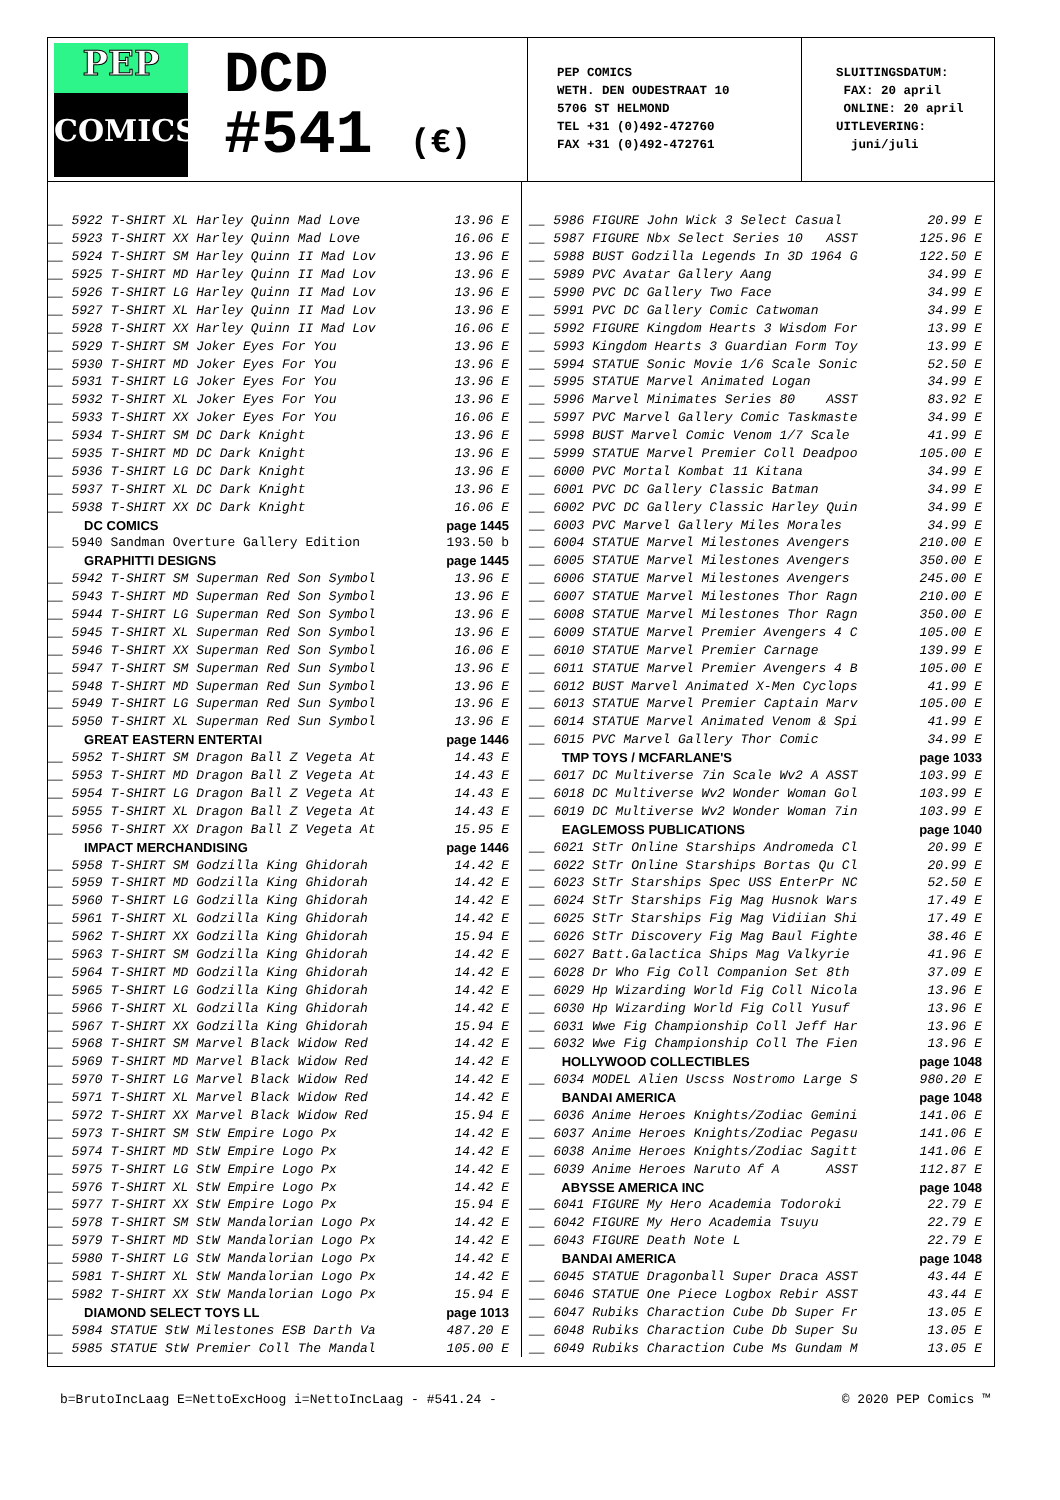PEP
COMICS
DCD
#541 (€)
PEP COMICS
WETH. DEN OUDESTRAAT 10
5706 ST HELMOND
TEL +31 (0)492-472760
FAX +31 (0)492-472761
SLUITINGSDATUM:
FAX: 20 april
ONLINE: 20 april
UITLEVERING:
juni/juli
| __ 5922 T-SHIRT XL Harley Quinn Mad Love | 13.96 E |
| __ 5923 T-SHIRT XX Harley Quinn Mad Love | 16.06 E |
| __ 5924 T-SHIRT SM Harley Quinn II Mad Lov | 13.96 E |
| __ 5925 T-SHIRT MD Harley Quinn II Mad Lov | 13.96 E |
| __ 5926 T-SHIRT LG Harley Quinn II Mad Lov | 13.96 E |
| __ 5927 T-SHIRT XL Harley Quinn II Mad Lov | 13.96 E |
| __ 5928 T-SHIRT XX Harley Quinn II Mad Lov | 16.06 E |
| __ 5929 T-SHIRT SM Joker Eyes For You | 13.96 E |
| __ 5930 T-SHIRT MD Joker Eyes For You | 13.96 E |
| __ 5931 T-SHIRT LG Joker Eyes For You | 13.96 E |
| __ 5932 T-SHIRT XL Joker Eyes For You | 13.96 E |
| __ 5933 T-SHIRT XX Joker Eyes For You | 16.06 E |
| __ 5934 T-SHIRT SM DC Dark Knight | 13.96 E |
| __ 5935 T-SHIRT MD DC Dark Knight | 13.96 E |
| __ 5936 T-SHIRT LG DC Dark Knight | 13.96 E |
| __ 5937 T-SHIRT XL DC Dark Knight | 13.96 E |
| __ 5938 T-SHIRT XX DC Dark Knight | 16.06 E |
| DC COMICS | page 1445 |
| __ 5940 Sandman Overture Gallery Edition | 193.50 b |
| GRAPHITTI DESIGNS | page 1445 |
| __ 5942 T-SHIRT SM Superman Red Son Symbol | 13.96 E |
| __ 5943 T-SHIRT MD Superman Red Son Symbol | 13.96 E |
| __ 5944 T-SHIRT LG Superman Red Son Symbol | 13.96 E |
| __ 5945 T-SHIRT XL Superman Red Son Symbol | 13.96 E |
| __ 5946 T-SHIRT XX Superman Red Son Symbol | 16.06 E |
| __ 5947 T-SHIRT SM Superman Red Sun Symbol | 13.96 E |
| __ 5948 T-SHIRT MD Superman Red Sun Symbol | 13.96 E |
| __ 5949 T-SHIRT LG Superman Red Sun Symbol | 13.96 E |
| __ 5950 T-SHIRT XL Superman Red Sun Symbol | 13.96 E |
| GREAT EASTERN ENTERTAI | page 1446 |
| __ 5952 T-SHIRT SM Dragon Ball Z Vegeta At | 14.43 E |
| __ 5953 T-SHIRT MD Dragon Ball Z Vegeta At | 14.43 E |
| __ 5954 T-SHIRT LG Dragon Ball Z Vegeta At | 14.43 E |
| __ 5955 T-SHIRT XL Dragon Ball Z Vegeta At | 14.43 E |
| __ 5956 T-SHIRT XX Dragon Ball Z Vegeta At | 15.95 E |
| IMPACT MERCHANDISING | page 1446 |
| __ 5958 T-SHIRT SM Godzilla King Ghidorah | 14.42 E |
| __ 5959 T-SHIRT MD Godzilla King Ghidorah | 14.42 E |
| __ 5960 T-SHIRT LG Godzilla King Ghidorah | 14.42 E |
| __ 5961 T-SHIRT XL Godzilla King Ghidorah | 14.42 E |
| __ 5962 T-SHIRT XX Godzilla King Ghidorah | 15.94 E |
| __ 5963 T-SHIRT SM Godzilla King Ghidorah | 14.42 E |
| __ 5964 T-SHIRT MD Godzilla King Ghidorah | 14.42 E |
| __ 5965 T-SHIRT LG Godzilla King Ghidorah | 14.42 E |
| __ 5966 T-SHIRT XL Godzilla King Ghidorah | 14.42 E |
| __ 5967 T-SHIRT XX Godzilla King Ghidorah | 15.94 E |
| __ 5968 T-SHIRT SM Marvel Black Widow Red | 14.42 E |
| __ 5969 T-SHIRT MD Marvel Black Widow Red | 14.42 E |
| __ 5970 T-SHIRT LG Marvel Black Widow Red | 14.42 E |
| __ 5971 T-SHIRT XL Marvel Black Widow Red | 14.42 E |
| __ 5972 T-SHIRT XX Marvel Black Widow Red | 15.94 E |
| __ 5973 T-SHIRT SM StW Empire Logo Px | 14.42 E |
| __ 5974 T-SHIRT MD StW Empire Logo Px | 14.42 E |
| __ 5975 T-SHIRT LG StW Empire Logo Px | 14.42 E |
| __ 5976 T-SHIRT XL StW Empire Logo Px | 14.42 E |
| __ 5977 T-SHIRT XX StW Empire Logo Px | 15.94 E |
| __ 5978 T-SHIRT SM StW Mandalorian Logo Px | 14.42 E |
| __ 5979 T-SHIRT MD StW Mandalorian Logo Px | 14.42 E |
| __ 5980 T-SHIRT LG StW Mandalorian Logo Px | 14.42 E |
| __ 5981 T-SHIRT XL StW Mandalorian Logo Px | 14.42 E |
| __ 5982 T-SHIRT XX StW Mandalorian Logo Px | 15.94 E |
| DIAMOND SELECT TOYS LL | page 1013 |
| __ 5984 STATUE StW Milestones ESB Darth Va | 487.20 E |
| __ 5985 STATUE StW Premier Coll The Mandal | 105.00 E |
| __ 5986 FIGURE John Wick 3 Select Casual | 20.99 E |
| __ 5987 FIGURE Nbx Select Series 10 ASST | 125.96 E |
| __ 5988 BUST Godzilla Legends In 3D 1964 G | 122.50 E |
| __ 5989 PVC Avatar Gallery Aang | 34.99 E |
| __ 5990 PVC DC Gallery Two Face | 34.99 E |
| __ 5991 PVC DC Gallery Comic Catwoman | 34.99 E |
| __ 5992 FIGURE Kingdom Hearts 3 Wisdom For | 13.99 E |
| __ 5993 Kingdom Hearts 3 Guardian Form Toy | 13.99 E |
| __ 5994 STATUE Sonic Movie 1/6 Scale Sonic | 52.50 E |
| __ 5995 STATUE Marvel Animated Logan | 34.99 E |
| __ 5996 Marvel Minimates Series 80 ASST | 83.92 E |
| __ 5997 PVC Marvel Gallery Comic Taskmaste | 34.99 E |
| __ 5998 BUST Marvel Comic Venom 1/7 Scale | 41.99 E |
| __ 5999 STATUE Marvel Premier Coll Deadpoo | 105.00 E |
| __ 6000 PVC Mortal Kombat 11 Kitana | 34.99 E |
| __ 6001 PVC DC Gallery Classic Batman | 34.99 E |
| __ 6002 PVC DC Gallery Classic Harley Quin | 34.99 E |
| __ 6003 PVC Marvel Gallery Miles Morales | 34.99 E |
| __ 6004 STATUE Marvel Milestones Avengers | 210.00 E |
| __ 6005 STATUE Marvel Milestones Avengers | 350.00 E |
| __ 6006 STATUE Marvel Milestones Avengers | 245.00 E |
| __ 6007 STATUE Marvel Milestones Thor Ragn | 210.00 E |
| __ 6008 STATUE Marvel Milestones Thor Ragn | 350.00 E |
| __ 6009 STATUE Marvel Premier Avengers 4 C | 105.00 E |
| __ 6010 STATUE Marvel Premier Carnage | 139.99 E |
| __ 6011 STATUE Marvel Premier Avengers 4 B | 105.00 E |
| __ 6012 BUST Marvel Animated X-Men Cyclops | 41.99 E |
| __ 6013 STATUE Marvel Premier Captain Marv | 105.00 E |
| __ 6014 STATUE Marvel Animated Venom & Spi | 41.99 E |
| __ 6015 PVC Marvel Gallery Thor Comic | 34.99 E |
| TMP TOYS / MCFARLANE'S | page 1033 |
| __ 6017 DC Multiverse 7in Scale Wv2 A ASST | 103.99 E |
| __ 6018 DC Multiverse Wv2 Wonder Woman Gol | 103.99 E |
| __ 6019 DC Multiverse Wv2 Wonder Woman 7in | 103.99 E |
| EAGLEMOSS PUBLICATIONS | page 1040 |
| __ 6021 StTr Online Starships Andromeda Cl | 20.99 E |
| __ 6022 StTr Online Starships Bortas Qu Cl | 20.99 E |
| __ 6023 StTr Starships Spec USS EnterPr NC | 52.50 E |
| __ 6024 StTr Starships Fig Mag Husnok Wars | 17.49 E |
| __ 6025 StTr Starships Fig Mag Vidiian Shi | 17.49 E |
| __ 6026 StTr Discovery Fig Mag Baul Fighte | 38.46 E |
| __ 6027 Batt.Galactica Ships Mag Valkyrie | 41.96 E |
| __ 6028 Dr Who Fig Coll Companion Set 8th | 37.09 E |
| __ 6029 Hp Wizarding World Fig Coll Nicola | 13.96 E |
| __ 6030 Hp Wizarding World Fig Coll Yusuf | 13.96 E |
| __ 6031 Wwe Fig Championship Coll Jeff Har | 13.96 E |
| __ 6032 Wwe Fig Championship Coll The Fien | 13.96 E |
| HOLLYWOOD COLLECTIBLES | page 1048 |
| __ 6034 MODEL Alien Uscss Nostromo Large S | 980.20 E |
| BANDAI AMERICA | page 1048 |
| __ 6036 Anime Heroes Knights/Zodiac Gemini | 141.06 E |
| __ 6037 Anime Heroes Knights/Zodiac Pegasu | 141.06 E |
| __ 6038 Anime Heroes Knights/Zodiac Sagitt | 141.06 E |
| __ 6039 Anime Heroes Naruto Af A ASST | 112.87 E |
| ABYSSE AMERICA INC | page 1048 |
| __ 6041 FIGURE My Hero Academia Todoroki | 22.79 E |
| __ 6042 FIGURE My Hero Academia Tsuyu | 22.79 E |
| __ 6043 FIGURE Death Note L | 22.79 E |
| BANDAI AMERICA | page 1048 |
| __ 6045 STATUE Dragonball Super Draca ASST | 43.44 E |
| __ 6046 STATUE One Piece Logbox Rebir ASST | 43.44 E |
| __ 6047 Rubiks Charaction Cube Db Super Fr | 13.05 E |
| __ 6048 Rubiks Charaction Cube Db Super Su | 13.05 E |
| __ 6049 Rubiks Charaction Cube Ms Gundam M | 13.05 E |
b=BrutoIncLaag E=NettoExcHoog i=NettoIncLaag - #541.24 - © 2020 PEP Comics ™